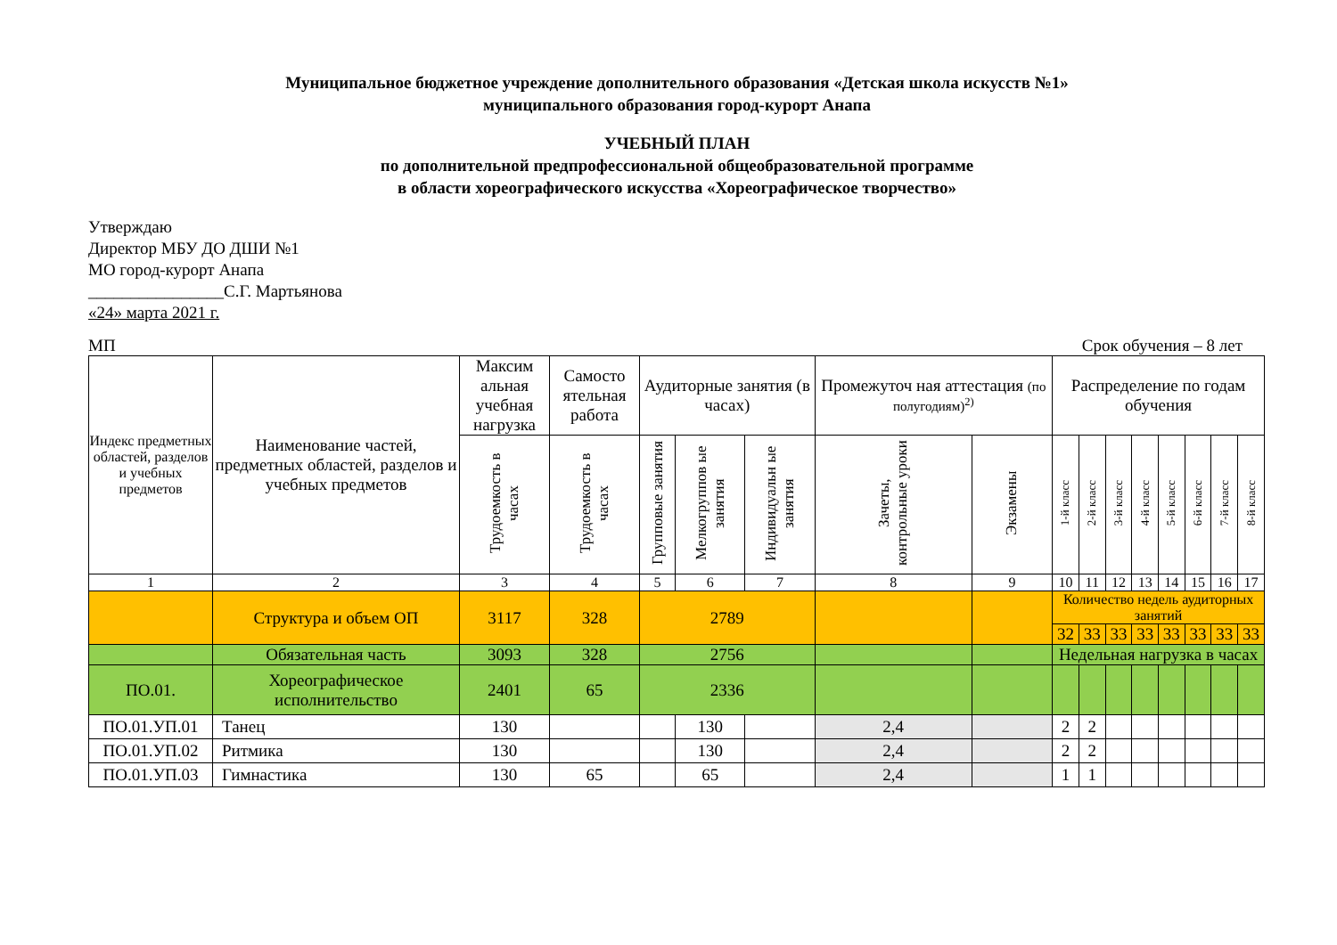Муниципальное бюджетное учреждение дополнительного образования «Детская школа искусств №1»
муниципального образования город-курорт Анапа
УЧЕБНЫЙ ПЛАН
по дополнительной предпрофессиональной общеобразовательной программе
в области хореографического искусства «Хореографическое творчество»
Утверждаю
Директор МБУ ДО ДШИ №1
МО город-курорт Анапа
________________С.Г. Мартьянова
«24» марта 2021 г.
МП Срок обучения – 8 лет
| Индекс предметных областей, разделов и учебных предметов | Наименование частей, предметных областей, разделов и учебных предметов | Максим альная учебная нагрузка | Самосто ятельная работа | Аудиторные занятия (в часах) | | | Промежуточ ная аттестация (по полугодиям)<sup>2)</sup> | | Распределение по годам обучения | | | | | | | |
| --- | --- | --- | --- | --- | --- | --- | --- | --- | --- | --- | --- | --- | --- | --- | --- | --- |
| | | Трудоемкость в часах | Трудоемкость в часах | Групповые занятия | Мелкогруппов ые занятия | Индивидуальн ые занятия | Зачеты, контрольные уроки | Экзамены | 1-й класс | 2-й класс | 3-й класс | 4-й класс | 5-й класс | 6-й класс | 7-й класс | 8-й класс |
| 1 | 2 | 3 | 4 | 5 | 6 | 7 | 8 | 9 | 10 | 11 | 12 | 13 | 14 | 15 | 16 | 17 |
| | Структура и объем ОП | 3117 | 328 | 2789 | | | | | Количество недель аудиторных занятий | | | | | | | |
| | | | | | | | | | 32 | 33 | 33 | 33 | 33 | 33 | 33 | 33 |
| | Обязательная часть | 3093 | 328 | 2756 | | | | | Недельная нагрузка в часах | | | | | | | |
| ПО.01. | Хореографическое исполнительство | 2401 | 65 | 2336 | | | | | | | | | | | | |
| ПО.01.УП.01 | Танец | 130 | | | 130 | | 2,4 | | 2 | 2 | | | | | | |
| ПО.01.УП.02 | Ритмика | 130 | | | 130 | | 2,4 | | 2 | 2 | | | | | | |
| ПО.01.УП.03 | Гимнастика | 130 | 65 | | 65 | | 2,4 | | 1 | 1 | | | | | | |